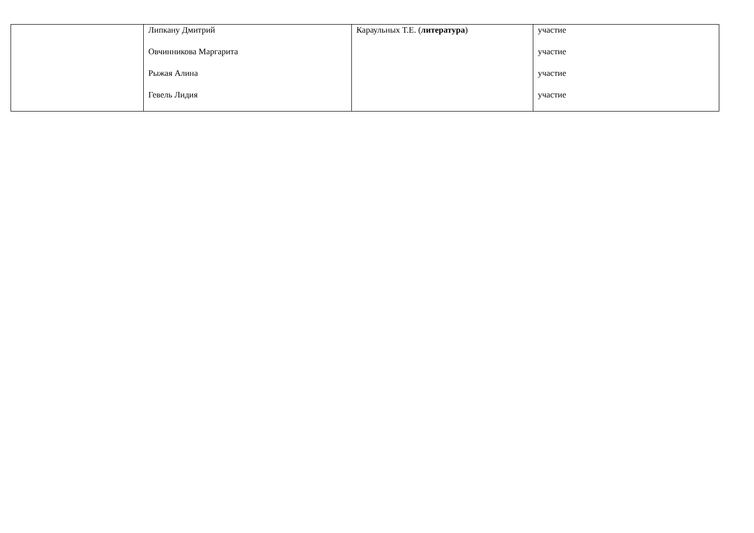| | Липкану Дмитрий Овчинникова Маргарита Рыжая Алина Гевель Лидия | Караульных Т.Е. ( литература ) | участие участие участие участие |